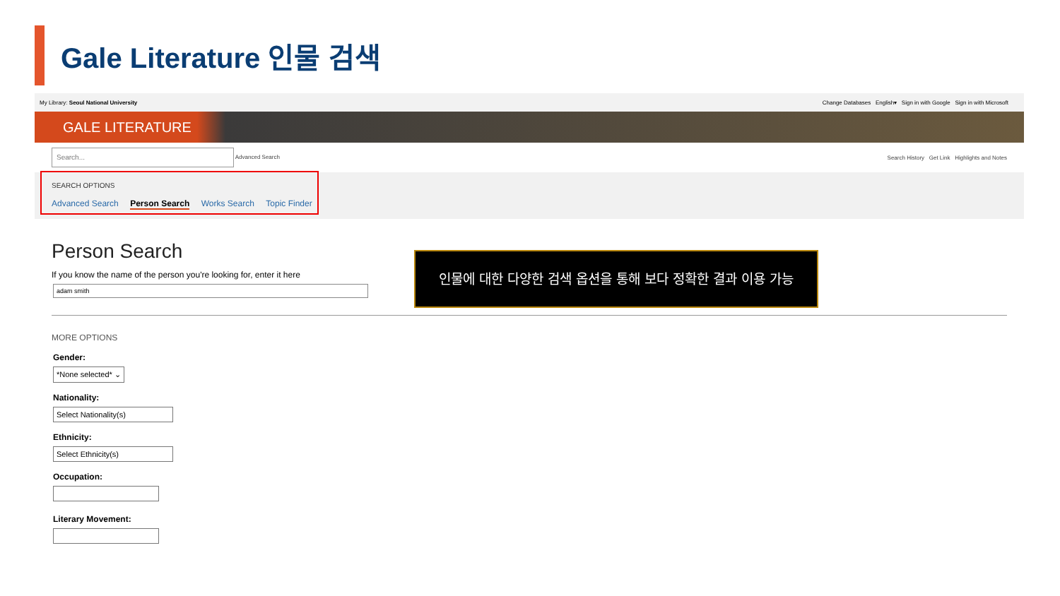Gale Literature 인물 검색
My Library: Seoul National University Change Databases English▾ Sign in with Google Sign in with Microsoft
GALE LITERATURE
Search... Advanced Search Search History Get Link Highlights and Notes
SEARCH OPTIONS
Advanced Search Person Search Works Search Topic Finder
Person Search
If you know the name of the person you're looking for, enter it here
adam smith
MORE OPTIONS
Gender:
*None selected* ⌄
Nationality:
Select Nationality(s)
Ethnicity:
Select Ethnicity(s)
Occupation:
Literary Movement:
인물에 대한 다양한 검색 옵션을 통해 보다 정확한 결과 이용 가능